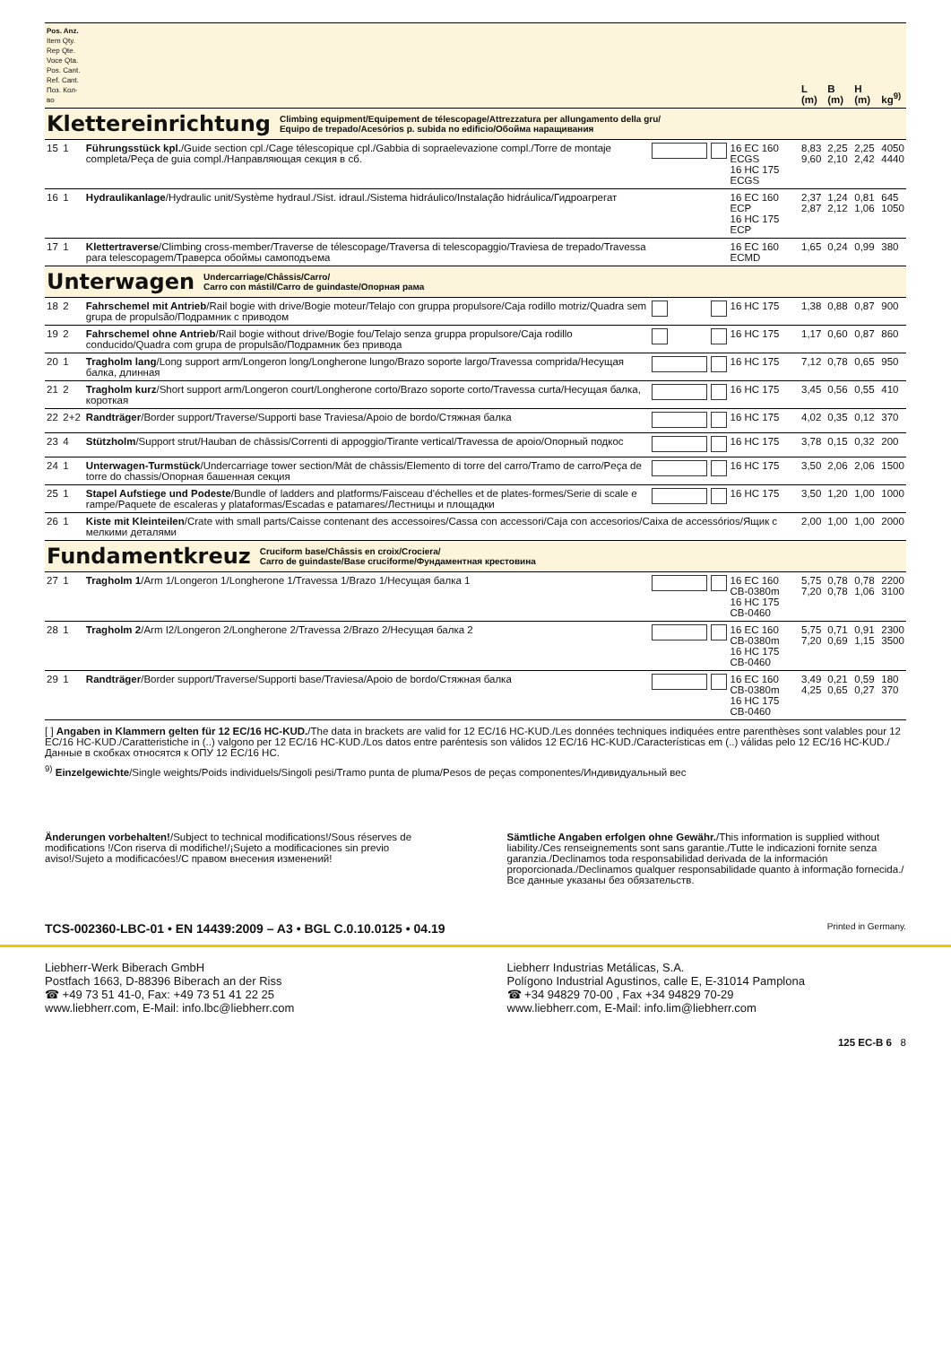| Pos. Anz. Item Qty. Rep Qte. Voce Qta. Pos. Cant. Ref. Cant. Поз. Кол-во | | | | | | L (m) | B (m) | H (m) | kg<sup>9)</sup> |
| Klettereinrichtung Climbing equipment/Equipement de télescopage/Attrezzatura per allungamento della gru/ Equipo de trepado/Acesórios p. subida no edificio/Обойма наращивания | | | | | | | | | |
| 15 | 1 | Führungsstück kpl. /Guide section cpl./Cage télescopique cpl./Gabbia di sopraelevazione compl./Torre de montaje completa/Peça de guia compl./Направляющая секция в сб. | | | 16 EC 160 ECGS 16 HC 175 ECGS | 8,83 9,60 | 2,25 2,10 | 2,25 2,42 | 4050 4440 |
| 16 | 1 | Hydraulikanlage /Hydraulic unit/Système hydraul./Sist. idraul./Sistema hidráulico/Instalação hidráulica/Гидроагрегат | | | 16 EC 160 ECP 16 HC 175 ECP | 2,37 2,87 | 1,24 2,12 | 0,81 1,06 | 645 1050 |
| 17 | 1 | Klettertraverse /Climbing cross-member/Traverse de télescopage/Traversa di telescopaggio/Traviesa de trepado/Travessa para telescopagem/Траверса обоймы самоподъема | | | 16 EC 160 ECMD | 1,65 | 0,24 | 0,99 | 380 |
| Unterwagen Undercarriage/Châssis/Carro/ Carro con mástil/Carro de guindaste/Опорная рама | | | | | | | | | |
| 18 | 2 | Fahrschemel mit Antrieb /Rail bogie with drive/Bogie moteur/Telajo con gruppa propulsore/Caja rodillo motriz/Quadra sem grupa de propulsão/Подрамник с приводом | | | 16 HC 175 | 1,38 | 0,88 | 0,87 | 900 |
| 19 | 2 | Fahrschemel ohne Antrieb /Rail bogie without drive/Bogie fou/Telajo senza gruppa propulsore/Caja rodillo conducido/Quadra com grupa de propulsão/Подрамник без привода | | | 16 HC 175 | 1,17 | 0,60 | 0,87 | 860 |
| 20 | 1 | Tragholm lang /Long support arm/Longeron long/Longherone lungo/Brazo soporte largo/Travessa comprida/Несущая балка, длинная | | | 16 HC 175 | 7,12 | 0,78 | 0,65 | 950 |
| 21 | 2 | Tragholm kurz /Short support arm/Longeron court/Longherone corto/Brazo soporte corto/Travessa curta/Несущая балка, короткая | | | 16 HC 175 | 3,45 | 0,56 | 0,55 | 410 |
| 22 | 2+2 | Randträger /Border support/Traverse/Supporti base Traviesa/Apoio de bordo/Стяжная балка | | | 16 HC 175 | 4,02 | 0,35 | 0,12 | 370 |
| 23 | 4 | Stützholm /Support strut/Hauban de châssis/Correnti di appoggio/Tirante vertical/Travessa de apoio/Опорный подкос | | | 16 HC 175 | 3,78 | 0,15 | 0,32 | 200 |
| 24 | 1 | Unterwagen-Turmstück /Undercarriage tower section/Mât de châssis/Elemento di torre del carro/Tramo de carro/Peça de torre do chassis/Опорная башенная секция | | | 16 HC 175 | 3,50 | 2,06 | 2,06 | 1500 |
| 25 | 1 | Stapel Aufstiege und Podeste /Bundle of ladders and platforms/Faisceau d'échelles et de plates-formes/Serie di scale e rampe/Paquete de escaleras y plataformas/Escadas e patamares/Лестницы и площадки | | | 16 HC 175 | 3,50 | 1,20 | 1,00 | 1000 |
| 26 | 1 | Kiste mit Kleinteilen /Crate with small parts/Caisse contenant des accessoires/Cassa con accessori/Caja con accesorios/Caixa de accessórios/Ящик с мелкими деталями | | | | 2,00 | 1,00 | 1,00 | 2000 |
| Fundamentkreuz Cruciform base/Châssis en croix/Crociera/ Carro de guindaste/Base cruciforme/Фундаментная крестовина | | | | | | | | | |
| 27 | 1 | Tragholm 1 /Arm 1/Longeron 1/Longherone 1/Travessa 1/Brazo 1/Несущая балка 1 | | | 16 EC 160 CB-0380m 16 HC 175 CB-0460 | 5,75 7,20 | 0,78 0,78 | 0,78 1,06 | 2200 3100 |
| 28 | 1 | Tragholm 2 /Arm I2/Longeron 2/Longherone 2/Travessa 2/Brazo 2/Несущая балка 2 | | | 16 EC 160 CB-0380m 16 HC 175 CB-0460 | 5,75 7,20 | 0,71 0,69 | 0,91 1,15 | 2300 3500 |
| 29 | 1 | Randträger /Border support/Traverse/Supporti base/Traviesa/Apoio de bordo/Стяжная балка | | | 16 EC 160 CB-0380m 16 HC 175 CB-0460 | 3,49 4,25 | 0,21 0,65 | 0,59 0,27 | 180 370 |
[ ] Angaben in Klammern gelten für 12 EC/16 HC-KUD./The data in brackets are valid for 12 EC/16 HC-KUD./Les données techniques indiquées entre parenthèses sont valables pour 12 EC/16 HC-KUD./Caratteristiche in (..) valgono per 12 EC/16 HC-KUD./Los datos entre paréntesis son válidos 12 EC/16 HC-KUD./Características em (..) válidas pelo 12 EC/16 HC-KUD./Данные в скобках относятся к ОПУ 12 EC/16 HC.
<sup>9)</sup> Einzelgewichte/Single weights/Poids individuels/Singoli pesi/Tramo punta de pluma/Pesos de peças componentes/Индивидуальный вес
Änderungen vorbehalten!/Subject to technical modifications!/Sous réserves de modifications !/Con riserva di modifiche!/¡Sujeto a modificaciones sin previo aviso!/Sujeto a modificacóes!/С правом внесения изменений!
Sämtliche Angaben erfolgen ohne Gewähr./This information is supplied without liability./Ces renseignements sont sans garantie./Tutte le indicazioni fornite senza garanzia./Declinamos toda responsabilidad derivada de la información proporcionada./Declinamos qualquer responsabilidade quanto à informação fornecida./Все данные указаны без обязательств.
TCS-002360-LBC-01 • EN 14439:2009 – A3 • BGL C.0.10.0125 • 04.19 Printed in Germany.
Liebherr-Werk Biberach GmbH
Postfach 1663, D-88396 Biberach an der Riss
☎ +49 73 51 41-0, Fax: +49 73 51 41 22 25
www.liebherr.com, E-Mail: info.lbc@liebherr.com
Liebherr Industrias Metálicas, S.A.
Polígono Industrial Agustinos, calle E, E-31014 Pamplona
☎ +34 94829 70-00 , Fax +34 94829 70-29
www.liebherr.com, E-Mail: info.lim@liebherr.com
125 EC-B 6 8